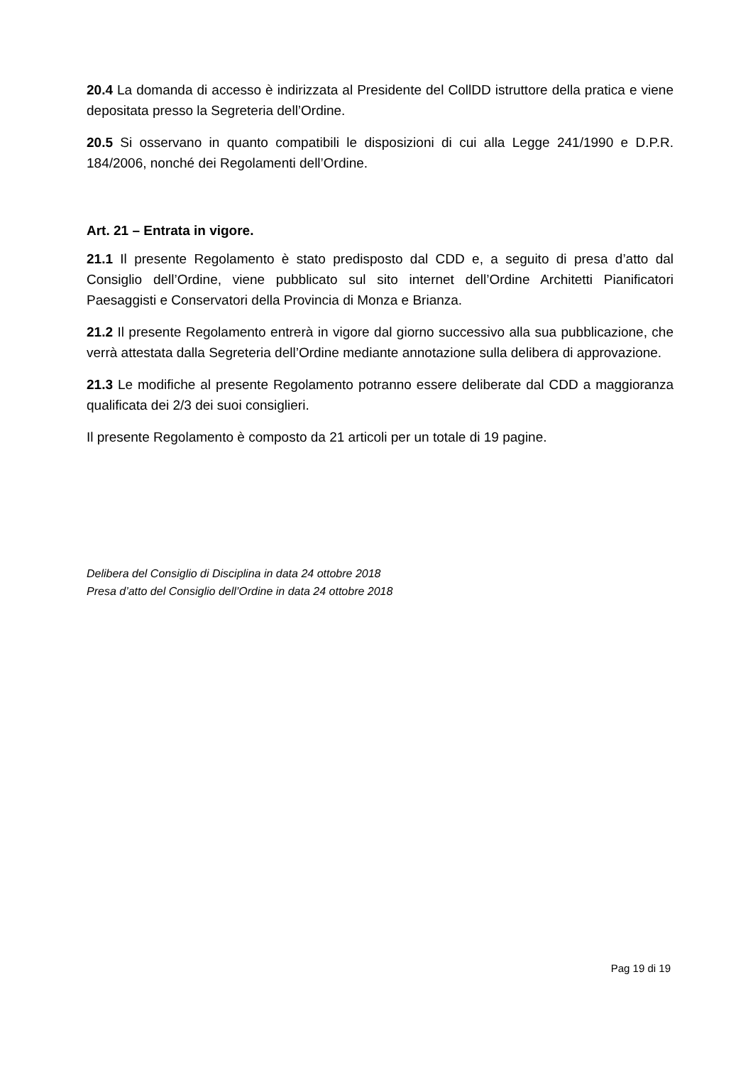20.4 La domanda di accesso è indirizzata al Presidente del CollDD istruttore della pratica e viene depositata presso la Segreteria dell’Ordine.
20.5 Si osservano in quanto compatibili le disposizioni di cui alla Legge 241/1990 e D.P.R. 184/2006, nonché dei Regolamenti dell’Ordine.
Art. 21 – Entrata in vigore.
21.1 Il presente Regolamento è stato predisposto dal CDD e, a seguito di presa d’atto dal Consiglio dell’Ordine, viene pubblicato sul sito internet dell’Ordine Architetti Pianificatori Paesaggisti e Conservatori della Provincia di Monza e Brianza.
21.2 Il presente Regolamento entrerà in vigore dal giorno successivo alla sua pubblicazione, che verrà attestata dalla Segreteria dell’Ordine mediante annotazione sulla delibera di approvazione.
21.3 Le modifiche al presente Regolamento potranno essere deliberate dal CDD a maggioranza qualificata dei 2/3 dei suoi consiglieri.
Il presente Regolamento è composto da 21 articoli per un totale di 19 pagine.
Delibera del Consiglio di Disciplina in data 24 ottobre 2018
Presa d’atto del Consiglio dell’Ordine in data 24 ottobre 2018
Pag 19 di 19